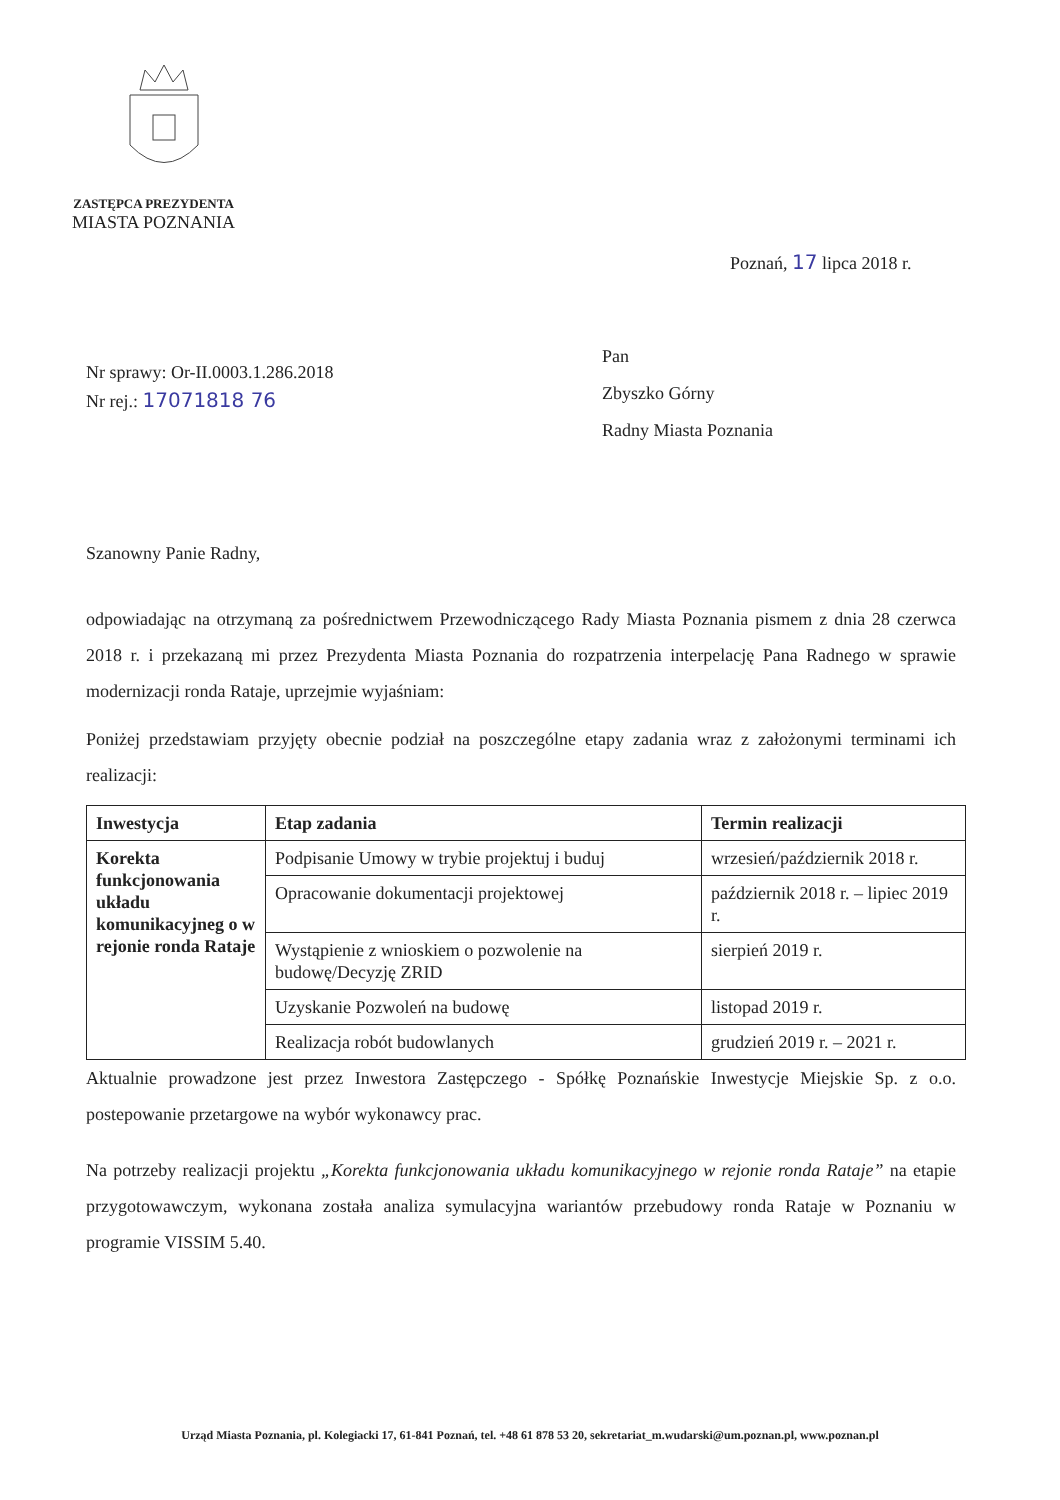ZASTĘPCA PREZYDENTA
MIASTA POZNANIA
Poznań, 17 lipca 2018 r.
Nr sprawy: Or-II.0003.1.286.2018
Nr rej.: 17071818 76
Pan
Zbyszko Górny
Radny Miasta Poznania
Szanowny Panie Radny,
odpowiadając na otrzymaną za pośrednictwem Przewodniczącego Rady Miasta Poznania pismem z dnia 28 czerwca 2018 r. i przekazaną mi przez Prezydenta Miasta Poznania do rozpatrzenia interpelację Pana Radnego w sprawie modernizacji ronda Rataje, uprzejmie wyjaśniam:
Poniżej przedstawiam przyjęty obecnie podział na poszczególne etapy zadania wraz z założonymi terminami ich realizacji:
| Inwestycja | Etap zadania | Termin realizacji |
| --- | --- | --- |
| Korekta funkcjonowania układu komunikacyjneg o w rejonie ronda Rataje | Podpisanie Umowy w trybie projektuj i buduj | wrzesień/październik 2018 r. |
| | Opracowanie dokumentacji projektowej | październik 2018 r. – lipiec 2019 r. |
| | Wystąpienie z wnioskiem o pozwolenie na budowę/Decyzję ZRID | sierpień 2019 r. |
| | Uzyskanie Pozwoleń na budowę | listopad 2019 r. |
| | Realizacja robót budowlanych | grudzień 2019 r. – 2021 r. |
Aktualnie prowadzone jest przez Inwestora Zastępczego - Spółkę Poznańskie Inwestycje Miejskie Sp. z o.o. postepowanie przetargowe na wybór wykonawcy prac.
Na potrzeby realizacji projektu „Korekta funkcjonowania układu komunikacyjnego w rejonie ronda Rataje” na etapie przygotowawczym, wykonana została analiza symulacyjna wariantów przebudowy ronda Rataje w Poznaniu w programie VISSIM 5.40.
Urząd Miasta Poznania, pl. Kolegiacki 17, 61-841 Poznań, tel. +48 61 878 53 20, sekretariat_m.wudarski@um.poznan.pl, www.poznan.pl